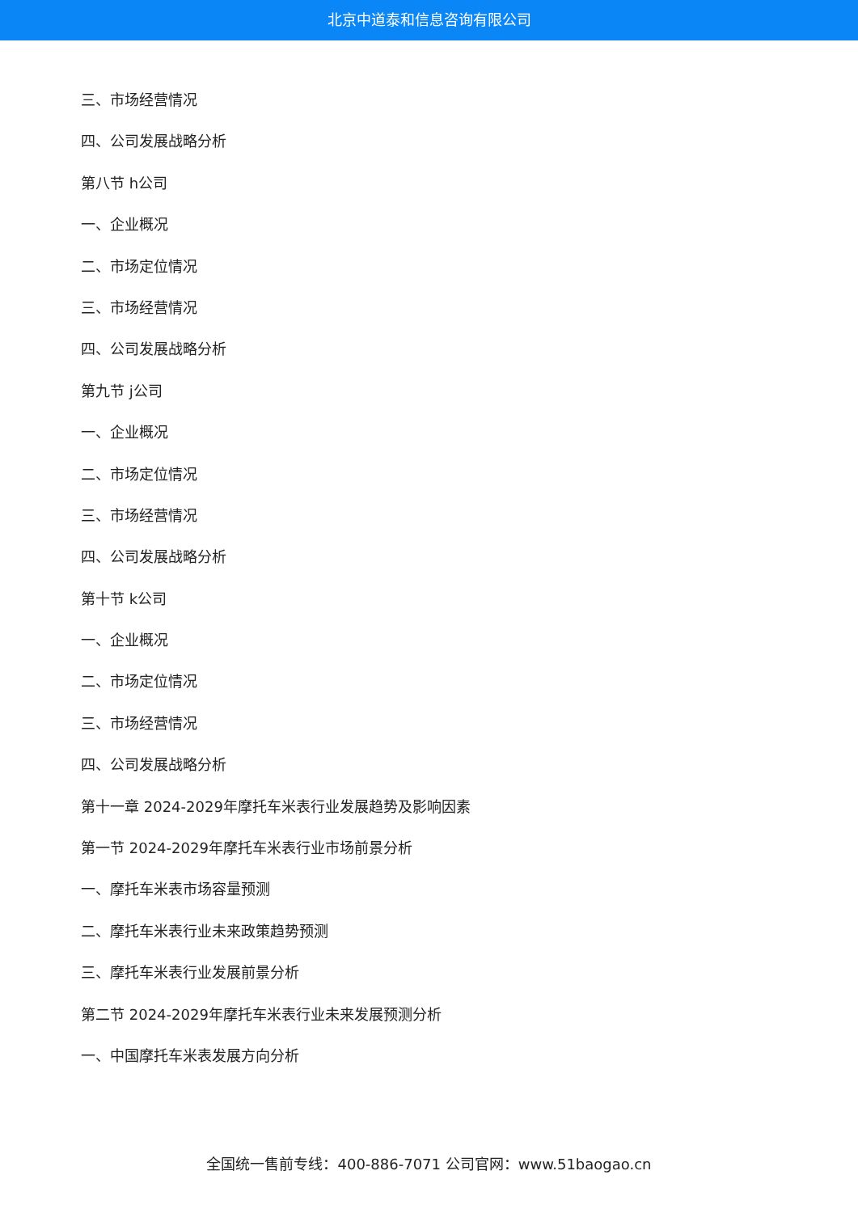北京中道泰和信息咨询有限公司
三、市场经营情况
四、公司发展战略分析
第八节 h公司
一、企业概况
二、市场定位情况
三、市场经营情况
四、公司发展战略分析
第九节 j公司
一、企业概况
二、市场定位情况
三、市场经营情况
四、公司发展战略分析
第十节 k公司
一、企业概况
二、市场定位情况
三、市场经营情况
四、公司发展战略分析
第十一章 2024-2029年摩托车米表行业发展趋势及影响因素
第一节 2024-2029年摩托车米表行业市场前景分析
一、摩托车米表市场容量预测
二、摩托车米表行业未来政策趋势预测
三、摩托车米表行业发展前景分析
第二节 2024-2029年摩托车米表行业未来发展预测分析
一、中国摩托车米表发展方向分析
全国统一售前专线：400-886-7071 公司官网：www.51baogao.cn